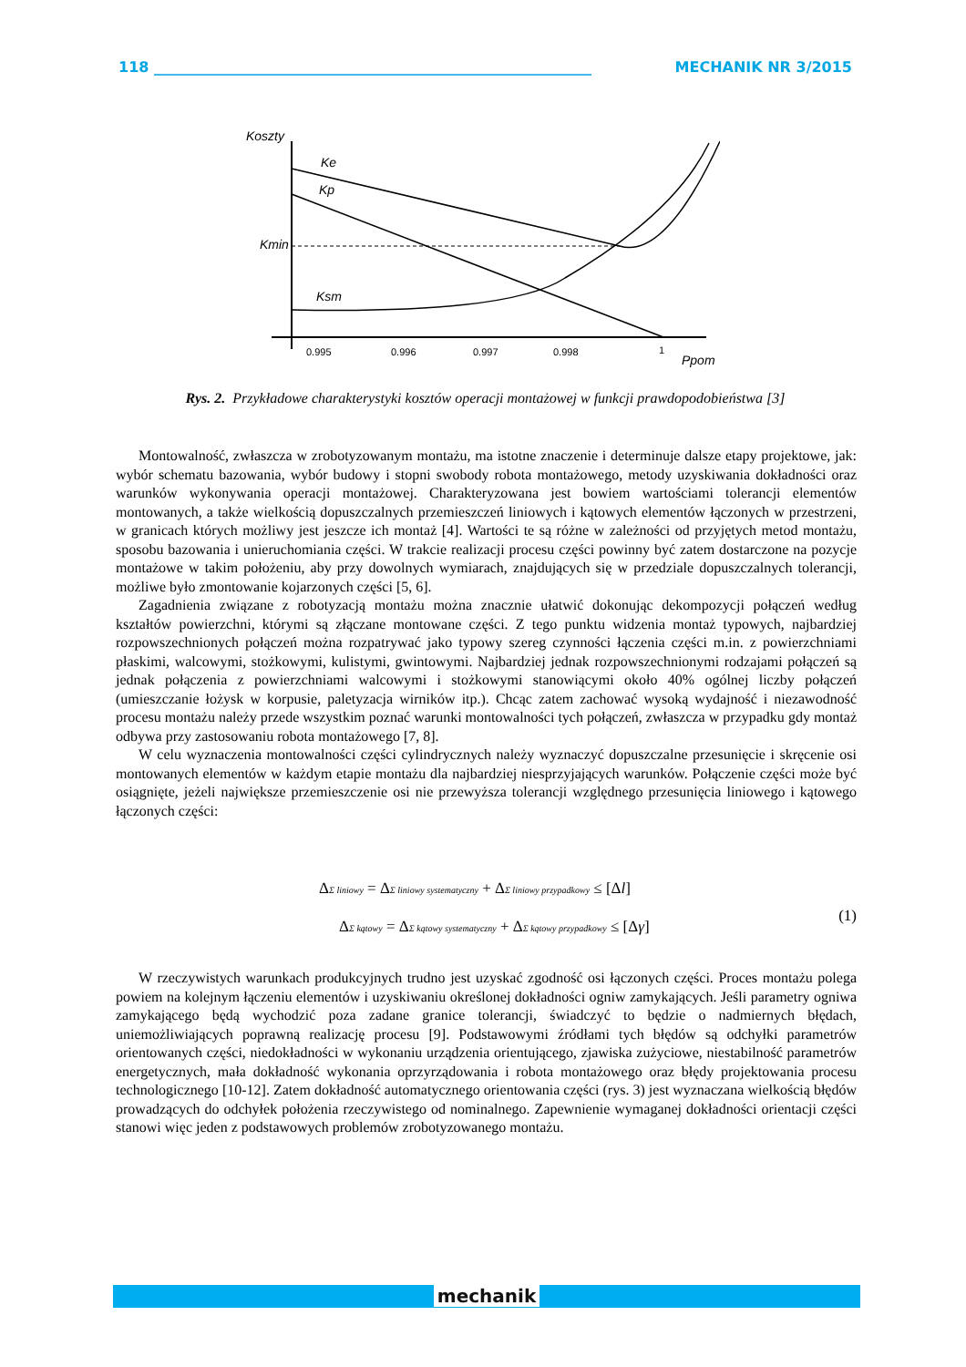118 ____________________________________________________________ MECHANIK NR 3/2015
Koszty
Ke
Kp
Kmin
Ksm
0.995
0.996
0.997
0.998
1
Ppom
Rys. 2. Przykładowe charakterystyki kosztów operacji montażowej w funkcji prawdopodobieństwa [3]
Montowalność, zwłaszcza w zrobotyzowanym montażu, ma istotne znaczenie i determinuje dalsze etapy projektowe, jak: wybór schematu bazowania, wybór budowy i stopni swobody robota montażowego, metody uzyskiwania dokładności oraz warunków wykonywania operacji montażowej. Charakteryzowana jest bowiem wartościami tolerancji elementów montowanych, a także wielkością dopuszczalnych przemieszczeń liniowych i kątowych elementów łączonych w przestrzeni, w granicach których możliwy jest jeszcze ich montaż [4]. Wartości te są różne w zależności od przyjętych metod montażu, sposobu bazowania i unieruchomiania części. W trakcie realizacji procesu części powinny być zatem dostarczone na pozycje montażowe w takim położeniu, aby przy dowolnych wymiarach, znajdujących się w przedziale dopuszczalnych tolerancji, możliwe było zmontowanie kojarzonych części [5, 6].
Zagadnienia związane z robotyzacją montażu można znacznie ułatwić dokonując dekompozycji połączeń według kształtów powierzchni, którymi są złączane montowane części. Z tego punktu widzenia montaż typowych, najbardziej rozpowszechnionych połączeń można rozpatrywać jako typowy szereg czynności łączenia części m.in. z powierzchniami płaskimi, walcowymi, stożkowymi, kulistymi, gwintowymi. Najbardziej jednak rozpowszechnionymi rodzajami połączeń są jednak połączenia z powierzchniami walcowymi i stożkowymi stanowiącymi około 40% ogólnej liczby połączeń (umieszczanie łożysk w korpusie, paletyzacja wirników itp.). Chcąc zatem zachować wysoką wydajność i niezawodność procesu montażu należy przede wszystkim poznać warunki montowalności tych połączeń, zwłaszcza w przypadku gdy montaż odbywa przy zastosowaniu robota montażowego [7, 8].
W celu wyznaczenia montowalności części cylindrycznych należy wyznaczyć dopuszczalne przesunięcie i skręcenie osi montowanych elementów w każdym etapie montażu dla najbardziej niesprzyjających warunków. Połączenie części może być osiągnięte, jeżeli największe przemieszczenie osi nie przewyższa tolerancji względnego przesunięcia liniowego i kątowego łączonych części:
ΔΣ liniowy = ΔΣ liniowy systematyczny + ΔΣ liniowy przypadkowy ≤ [Δl]
ΔΣ kątowy = ΔΣ kątowy systematyczny + ΔΣ kątowy przypadkowy ≤ [Δγ]
(1)
W rzeczywistych warunkach produkcyjnych trudno jest uzyskać zgodność osi łączonych części. Proces montażu polega powiem na kolejnym łączeniu elementów i uzyskiwaniu określonej dokładności ogniw zamykających. Jeśli parametry ogniwa zamykającego będą wychodzić poza zadane granice tolerancji, świadczyć to będzie o nadmiernych błędach, uniemożliwiających poprawną realizację procesu [9]. Podstawowymi źródłami tych błędów są odchyłki parametrów orientowanych części, niedokładności w wykonaniu urządzenia orientującego, zjawiska zużyciowe, niestabilność parametrów energetycznych, mała dokładność wykonania oprzyrządowania i robota montażowego oraz błędy projektowania procesu technologicznego [10-12]. Zatem dokładność automatycznego orientowania części (rys. 3) jest wyznaczana wielkością błędów prowadzących do odchyłek położenia rzeczywistego od nominalnego. Zapewnienie wymaganej dokładności orientacji części stanowi więc jeden z podstawowych problemów zrobotyzowanego montażu.
mechanik